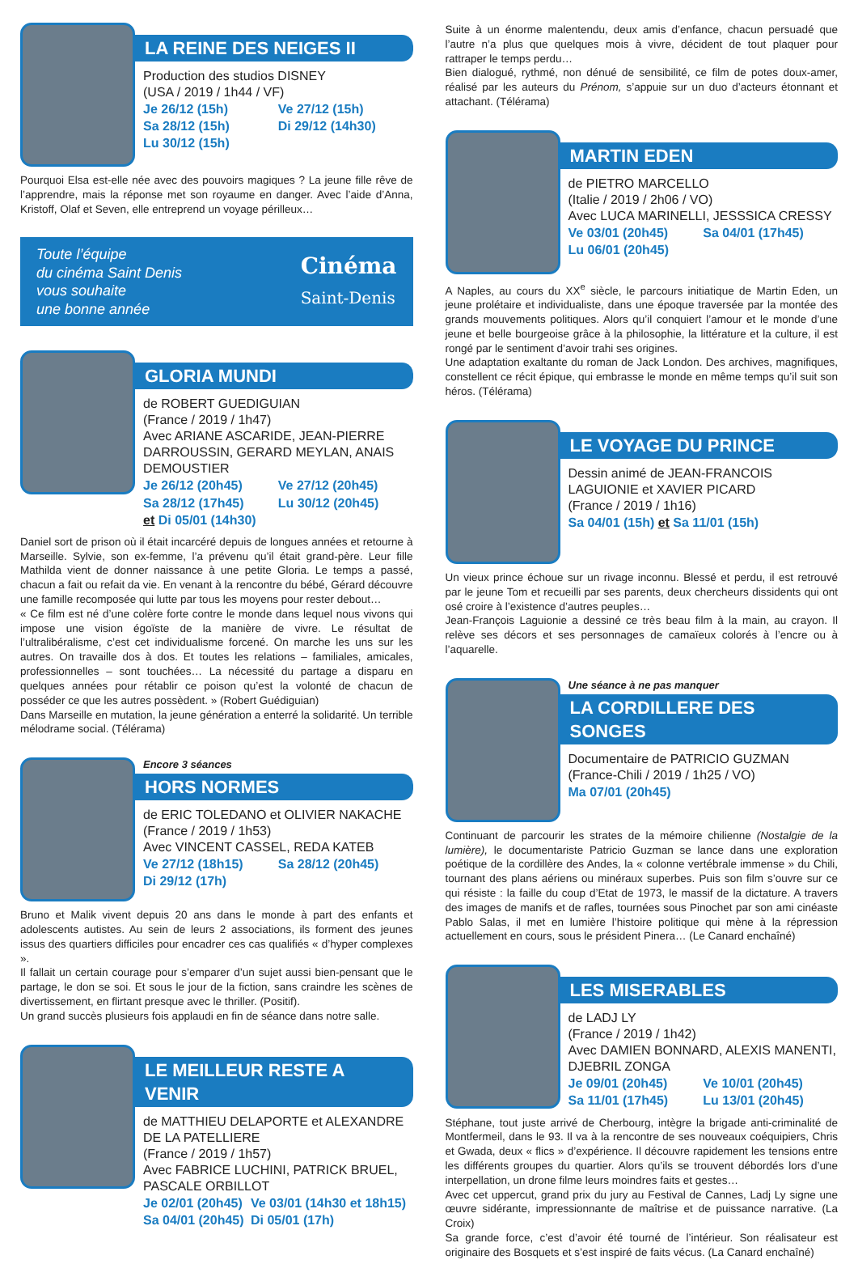LA REINE DES NEIGES II
Production des studios DISNEY
(USA / 2019 / 1h44 / VF)
Je 26/12 (15h) Ve 27/12 (15h) Sa 28/12 (15h) Di 29/12 (14h30) Lu 30/12 (15h)
Pourquoi Elsa est-elle née avec des pouvoirs magiques ? La jeune fille rêve de l’apprendre, mais la réponse met son royaume en danger. Avec l’aide d’Anna, Kristoff, Olaf et Seven, elle entreprend un voyage périlleux…
Toute l’équipe
du cinéma Saint Denis
vous souhaite
une bonne année
Cinéma
Saint-Denis
GLORIA MUNDI
de ROBERT GUEDIGUIAN
(France / 2019 / 1h47)
Avec ARIANE ASCARIDE, JEAN-PIERRE DARROUSSIN, GERARD MEYLAN, ANAIS DEMOUSTIER
Je 26/12 (20h45) Ve 27/12 (20h45) Sa 28/12 (17h45) Lu 30/12 (20h45) et Di 05/01 (14h30)
Daniel sort de prison où il était incarcéré depuis de longues années et retourne à Marseille. Sylvie, son ex-femme, l’a prévenu qu’il était grand-père. Leur fille Mathilda vient de donner naissance à une petite Gloria. Le temps a passé, chacun a fait ou refait da vie. En venant à la rencontre du bébé, Gérard découvre une famille recomposée qui lutte par tous les moyens pour rester debout…
« Ce film est né d’une colère forte contre le monde dans lequel nous vivons qui impose une vision égoïste de la manière de vivre. Le résultat de l’ultralibéralisme, c’est cet individualisme forcené. On marche les uns sur les autres. On travaille dos à dos. Et toutes les relations – familiales, amicales, professionnelles – sont touchées… La nécessité du partage a disparu en quelques années pour rétablir ce poison qu’est la volonté de chacun de posséder ce que les autres possèdent. » (Robert Guédiguian)
Dans Marseille en mutation, la jeune génération a enterré la solidarité. Un terrible mélodrame social. (Télérama)
Encore 3 séances
HORS NORMES
de ERIC TOLEDANO et OLIVIER NAKACHE
(France / 2019 / 1h53)
Avec VINCENT CASSEL, REDA KATEB
Ve 27/12 (18h15) Sa 28/12 (20h45) Di 29/12 (17h)
Bruno et Malik vivent depuis 20 ans dans le monde à part des enfants et adolescents autistes. Au sein de leurs 2 associations, ils forment des jeunes issus des quartiers difficiles pour encadrer ces cas qualifiés « d’hyper complexes ».
Il fallait un certain courage pour s’emparer d’un sujet aussi bien-pensant que le partage, le don se soi. Et sous le jour de la fiction, sans craindre les scènes de divertissement, en flirtant presque avec le thriller. (Positif).
Un grand succès plusieurs fois applaudi en fin de séance dans notre salle.
LE MEILLEUR RESTE A VENIR
de MATTHIEU DELAPORTE et ALEXANDRE DE LA PATELLIERE
(France / 2019 / 1h57)
Avec FABRICE LUCHINI, PATRICK BRUEL, PASCALE ORBILLOT
Je 02/01 (20h45) Ve 03/01 (14h30 et 18h15) Sa 04/01 (20h45) Di 05/01 (17h)
Suite à un énorme malentendu, deux amis d’enfance, chacun persuadé que l’autre n’a plus que quelques mois à vivre, décident de tout plaquer pour rattraper le temps perdu…
Bien dialogué, rythmé, non dénué de sensibilité, ce film de potes doux-amer, réalisé par les auteurs du Prénom, s’appuie sur un duo d’acteurs étonnant et attachant. (Télérama)
MARTIN EDEN
de PIETRO MARCELLO
(Italie / 2019 / 2h06 / VO)
Avec LUCA MARINELLI, JESSSICA CRESSY
Ve 03/01 (20h45) Sa 04/01 (17h45) Lu 06/01 (20h45)
A Naples, au cours du XX<sup>e</sup> siècle, le parcours initiatique de Martin Eden, un jeune prolétaire et individualiste, dans une époque traversée par la montée des grands mouvements politiques. Alors qu’il conquiert l’amour et le monde d’une jeune et belle bourgeoise grâce à la philosophie, la littérature et la culture, il est rongé par le sentiment d’avoir trahi ses origines.
Une adaptation exaltante du roman de Jack London. Des archives, magnifiques, constellent ce récit épique, qui embrasse le monde en même temps qu’il suit son héros. (Télérama)
LE VOYAGE DU PRINCE
Dessin animé de JEAN-FRANCOIS LAGUIONIE et XAVIER PICARD
(France / 2019 / 1h16)
Sa 04/01 (15h) et Sa 11/01 (15h)
Un vieux prince échoue sur un rivage inconnu. Blessé et perdu, il est retrouvé par le jeune Tom et recueilli par ses parents, deux chercheurs dissidents qui ont osé croire à l’existence d’autres peuples…
Jean-François Laguionie a dessiné ce très beau film à la main, au crayon. Il relève ses décors et ses personnages de camaïeux colorés à l’encre ou à l’aquarelle.
Une séance à ne pas manquer
LA CORDILLERE DES SONGES
Documentaire de PATRICIO GUZMAN
(France-Chili / 2019 / 1h25 / VO)
Ma 07/01 (20h45)
Continuant de parcourir les strates de la mémoire chilienne (Nostalgie de la lumière), le documentariste Patricio Guzman se lance dans une exploration poétique de la cordillère des Andes, la « colonne vertébrale immense » du Chili, tournant des plans aériens ou minéraux superbes. Puis son film s’ouvre sur ce qui résiste : la faille du coup d’Etat de 1973, le massif de la dictature. A travers des images de manifs et de rafles, tournées sous Pinochet par son ami cinéaste Pablo Salas, il met en lumière l’histoire politique qui mène à la répression actuellement en cours, sous le président Pinera… (Le Canard enchaîné)
LES MISERABLES
de LADJ LY
(France / 2019 / 1h42)
Avec DAMIEN BONNARD, ALEXIS MANENTI, DJEBRIL ZONGA
Je 09/01 (20h45) Ve 10/01 (20h45) Sa 11/01 (17h45) Lu 13/01 (20h45)
Stéphane, tout juste arrivé de Cherbourg, intègre la brigade anti-criminalité de Montfermeil, dans le 93. Il va à la rencontre de ses nouveaux coéquipiers, Chris et Gwada, deux « flics » d’expérience. Il découvre rapidement les tensions entre les différents groupes du quartier. Alors qu’ils se trouvent débordés lors d’une interpellation, un drone filme leurs moindres faits et gestes…
Avec cet uppercut, grand prix du jury au Festival de Cannes, Ladj Ly signe une œuvre sidérante, impressionnante de maîtrise et de puissance narrative. (La Croix)
Sa grande force, c’est d’avoir été tourné de l’intérieur. Son réalisateur est originaire des Bosquets et s’est inspiré de faits vécus. (La Canard enchaîné)